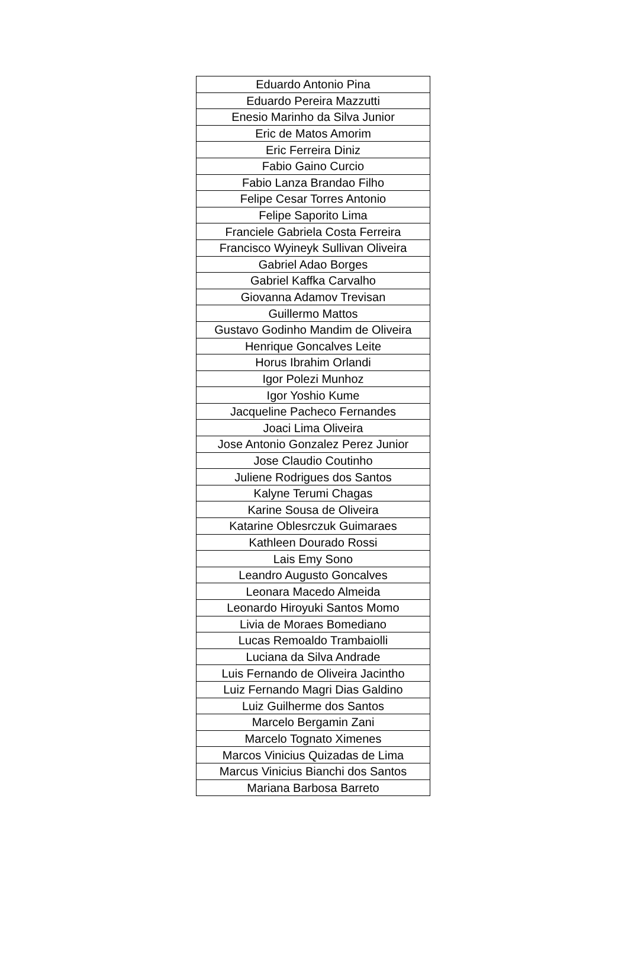| Eduardo Antonio Pina |
| Eduardo Pereira Mazzutti |
| Enesio Marinho da Silva Junior |
| Eric de Matos Amorim |
| Eric Ferreira Diniz |
| Fabio Gaino Curcio |
| Fabio Lanza Brandao Filho |
| Felipe Cesar Torres Antonio |
| Felipe Saporito Lima |
| Franciele Gabriela Costa Ferreira |
| Francisco Wyineyk Sullivan Oliveira |
| Gabriel Adao Borges |
| Gabriel Kaffka Carvalho |
| Giovanna Adamov Trevisan |
| Guillermo Mattos |
| Gustavo Godinho Mandim de Oliveira |
| Henrique Goncalves Leite |
| Horus Ibrahim Orlandi |
| Igor Polezi Munhoz |
| Igor Yoshio Kume |
| Jacqueline Pacheco Fernandes |
| Joaci Lima Oliveira |
| Jose Antonio Gonzalez Perez Junior |
| Jose Claudio Coutinho |
| Juliene Rodrigues dos Santos |
| Kalyne Terumi Chagas |
| Karine Sousa de Oliveira |
| Katarine Oblesrczuk Guimaraes |
| Kathleen Dourado Rossi |
| Lais Emy Sono |
| Leandro Augusto Goncalves |
| Leonara Macedo Almeida |
| Leonardo Hiroyuki Santos Momo |
| Livia de Moraes Bomediano |
| Lucas Remoaldo Trambaiolli |
| Luciana da Silva Andrade |
| Luis Fernando de Oliveira Jacintho |
| Luiz Fernando Magri Dias Galdino |
| Luiz Guilherme dos Santos |
| Marcelo Bergamin Zani |
| Marcelo Tognato Ximenes |
| Marcos Vinicius Quizadas de Lima |
| Marcus Vinicius Bianchi dos Santos |
| Mariana Barbosa Barreto |